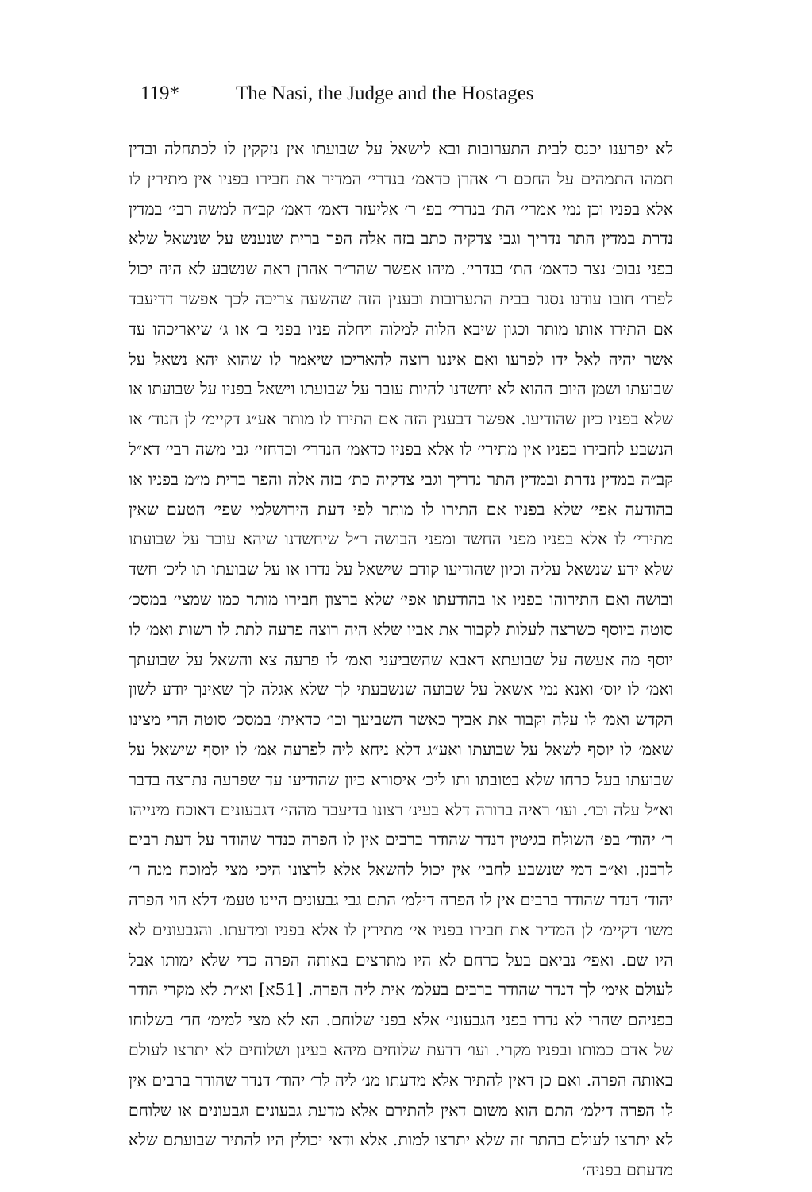119* The Nasi, the Judge and the Hostages
לא יפרענו יכנס לבית התערובות ובא לישאל על שבועתו אין נזקקין לו לכתחלה ובדין תמהו התמהים על החכם ר׳ אהרן כדאמ׳ בנדרי׳ המדיר את חבירו בפניו אין מתירין לו אלא בפניו וכן נמי אמרי׳ הת׳ בנדרי׳ בפ׳ ר׳ אליעזר דאמ׳ דאמ׳ קב״ה למשה רבי׳ במדין נדרת במדין התר נדריך וגבי צדקיה כתב בזה אלה הפר ברית שנענש על שנשאל שלא בפני נבוכ׳ נצר כדאמ׳ הת׳ בנדרי׳. מיהו אפשר שהר״ר אהרן ראה שנשבע לא היה יכול לפרו׳ חובו עודנו נסגר בבית התערובות ובענין הזה שהשעה צריכה לכך אפשר דדיעבד אם התירו אותו מותר וכגון שיבא הלוה למלוה ויחלה פניו בפני ב׳ או ג׳ שיאריכהו עד אשר יהיה לאל ידו לפרעו ואם איננו רוצה להאריכו שיאמר לו שהוא יהא נשאל על שבועתו ושמן היום ההוא לא יחשדנו להיות עובר על שבועתו וישאל בפניו על שבועתו או שלא בפניו כיון שהודיעו. אפשר דבענין הזה אם התירו לו מותר אע״ג דקיימ׳ לן הנוד׳ או הנשבע לחבירו בפניו אין מתירי׳ לו אלא בפניו כדאמ׳ הנדרי׳ וכדחזי׳ גבי משה רבי׳ דא״ל קב״ה במדין נדרת ובמדין התר נדריך וגבי צדקיה כת׳ בזה אלה והפר ברית מ״מ בפניו או בהודעה אפי׳ שלא בפניו אם התירו לו מותר לפי דעת הירושלמי שפי׳ הטעם שאין מתירי׳ לו אלא בפניו מפני החשד ומפני הבושה ר״ל שיחשדנו שיהא עובר על שבועתו שלא ידע שנשאל עליה וכיון שהודיעו קודם שישאל על נדרו או על שבועתו תו ליכ׳ חשד ובושה ואם התירוהו בפניו או בהודעתו אפי׳ שלא ברצון חבירו מותר כמו שמצי׳ במסכ׳ סוטה ביוסף כשרצה לעלות לקבור את אביו שלא היה רוצה פרעה לתת לו רשות ואמ׳ לו יוסף מה אעשה על שבועתא דאבא שהשביעני ואמ׳ לו פרעה צא והשאל על שבועתך ואמ׳ לו יוס׳ ואנא נמי אשאל על שבועה שנשבעתי לך שלא אגלה לך שאינך יודע לשון הקדש ואמ׳ לו עלה וקבור את אביך כאשר השביעך וכו׳ כדאית׳ במסכ׳ סוטה הרי מצינו שאמ׳ לו יוסף לשאל על שבועתו ואע״ג דלא ניחא ליה לפרעה אמ׳ לו יוסף שישאל על שבועתו בעל כרחו שלא בטובתו ותו ליכ׳ איסורא כיון שהודיעו עד שפרעה נתרצה בדבר וא״ל עלה וכו׳. ועו׳ ראיה ברורה דלא בעינ׳ רצונו בדיעבד מההי׳ דגבעונים דאוכח מינייהו ר׳ יהוד׳ בפ׳ השולח בגיטין דנדר שהודר ברבים אין לו הפרה כנדר שהודר על דעת רבים לרבנן. וא״כ דמי שנשבע לחבי׳ אין יכול להשאל אלא לרצונו היכי מצי למוכח מנה ר׳ יהוד׳ דנדר שהודר ברבים אין לו הפרה דילמ׳ התם גבי גבעונים היינו טעמ׳ דלא הוי הפרה משו׳ דקיימ׳ לן המדיר את חבירו בפניו אי׳ מתירין לו אלא בפניו ומדעתו. והגבעונים לא היו שם. ואפי׳ נביאם בעל כרחם לא היו מתרצים באותה הפרה כדי שלא ימותו אבל לעולם אימ׳ לך דנדר שהודר ברבים בעלמ׳ אית ליה הפרה. [51א] וא״ת לא מקרי הודר בפניהם שהרי לא נדרו בפני הגבעוני׳ אלא בפני שלוחם. הא לא מצי למימ׳ חד׳ בשלוחו של אדם כמותו ובפניו מקרי. ועו׳ דדעת שלוחים מיהא בעינן ושלוחים לא יתרצו לעולם באותה הפרה. ואם כן דאין להתיר אלא מדעתו מנ׳ ליה לר׳ יהוד׳ דנדר שהודר ברבים אין לו הפרה דילמ׳ התם הוא משום דאין להתירם אלא מדעת גבעונים וגבעונים או שלוחם לא יתרצו לעולם בהתר זה שלא יתרצו למות. אלא ודאי יכולין היו להתיר שבועתם שלא מדעתם בפניה׳